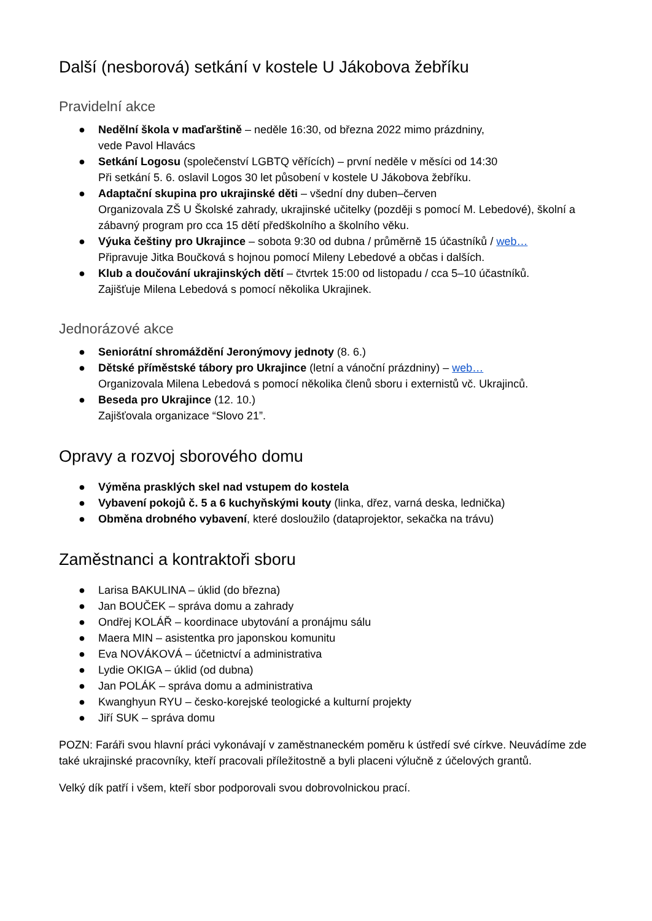Další (nesborová) setkání v kostele U Jákobova žebříku
Pravidelní akce
● Nedělní škola v maďarštině – neděle 16:30, od března 2022 mimo prázdniny,
vede Pavol Hlavács
● Setkání Logosu (společenství LGBTQ věřících) – první neděle v měsíci od 14:30
Při setkání 5. 6. oslavil Logos 30 let působení v kostele U Jákobova žebříku.
● Adaptační skupina pro ukrajinské děti – všední dny duben–červen
Organizovala ZŠ U Školské zahrady, ukrajinské učitelky (později s pomocí M. Lebedové), školní a zábavný program pro cca 15 dětí předškolního a školního věku.
● Výuka češtiny pro Ukrajince – sobota 9:30 od dubna / průměrně 15 účastníků / web…
Připravuje Jitka Boučková s hojnou pomocí Mileny Lebedové a občas i dalších.
● Klub a doučování ukrajinských dětí – čtvrtek 15:00 od listopadu / cca 5–10 účastníků.
Zajišťuje Milena Lebedová s pomocí několika Ukrajinek.
Jednorázové akce
● Seniorátní shromáždění Jeronýmovy jednoty (8. 6.)
● Dětské příměstské tábory pro Ukrajince (letní a vánoční prázdniny) – web…
Organizovala Milena Lebedová s pomocí několika členů sboru i externistů vč. Ukrajinců.
● Beseda pro Ukrajince (12. 10.)
Zajišťovala organizace “Slovo 21”.
Opravy a rozvoj sborového domu
● Výměna prasklých skel nad vstupem do kostela
● Vybavení pokojů č. 5 a 6 kuchyňskými kouty (linka, dřez, varná deska, lednička)
● Obměna drobného vybavení, které dosloužilo (dataprojektor, sekačka na trávu)
Zaměstnanci a kontraktoři sboru
● Larisa BAKULINA – úklid (do března)
● Jan BOUČEK – správa domu a zahrady
● Ondřej KOLÁŘ – koordinace ubytování a pronájmu sálu
● Maera MIN – asistentka pro japonskou komunitu
● Eva NOVÁKOVÁ – účetnictví a administrativa
● Lydie OKIGA – úklid (od dubna)
● Jan POLÁK – správa domu a administrativa
● Kwanghyun RYU – česko-korejské teologické a kulturní projekty
● Jiří SUK – správa domu
POZN: Faráři svou hlavní práci vykonávají v zaměstnaneckém poměru k ústředí své církve. Neuvádíme zde také ukrajinské pracovníky, kteří pracovali příležitostně a byli placeni výlučně z účelových grantů.
Velký dík patří i všem, kteří sbor podporovali svou dobrovolnickou prací.